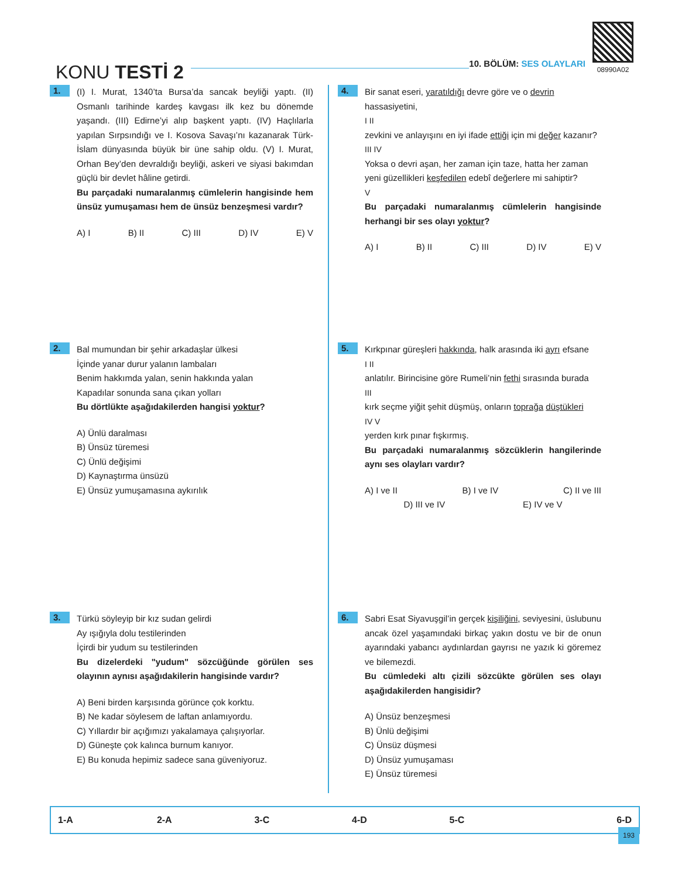KONU TESTİ 2
10. BÖLÜM: SES OLAYLARI
08990A02
1.
(I) I. Murat, 1340’ta Bursa’da sancak beyliği yaptı. (II) Osmanlı tarihinde kardeş kavgası ilk kez bu dönemde yaşandı. (III) Edirne’yi alıp başkent yaptı. (IV) Haçlılarla yapılan Sırpsındığı ve I. Kosova Savaşı’nı kazanarak Türk-İslam dünyasında büyük bir üne sahip oldu. (V) I. Murat, Orhan Bey’den devraldığı beyliği, askeri ve siyasi bakımdan güçlü bir devlet hâline getirdi.
Bu parçadaki numaralanmış cümlelerin hangisinde hem ünsüz yumuşaması hem de ünsüz benzeşmesi vardır?
A) I B) II C) III D) IV E) V
2.
Bal mumundan bir şehir arkadaşlar ülkesi
İçinde yanar durur yalanın lambaları
Benim hakkımda yalan, senin hakkında yalan
Kapadılar sonunda sana çıkan yolları
Bu dörtlükte aşağıdakilerden hangisi yoktur?
A) Ünlü daralması
B) Ünsüz türemesi
C) Ünlü değişimi
D) Kaynaştırma ünsüzü
E) Ünsüz yumuşamasına aykırılık
3.
Türkü söyleyip bir kız sudan gelirdi
Ay ışığıyla dolu testilerinden
İçirdi bir yudum su testilerinden
Bu dizelerdeki "yudum" sözcüğünde görülen ses olayının aynısı aşağıdakilerin hangisinde vardır?
A) Beni birden karşısında görünce çok korktu.
B) Ne kadar söylesem de laftan anlamıyordu.
C) Yıllardır bir açığımızı yakalamaya çalışıyorlar.
D) Güneşte çok kalınca burnum kanıyor.
E) Bu konuda hepimiz sadece sana güveniyoruz.
4.
Bir sanat eseri, yaratıldığı devre göre ve o devrin hassasiyetini,
I II
zevkini ve anlayışını en iyi ifade ettiği için mi değer kazanır?
III IV
Yoksa o devri aşan, her zaman için taze, hatta her zaman yeni güzellikleri keşfedilen edebî değerlere mi sahiptir?
V
Bu parçadaki numaralanmış cümlelerin hangisinde herhangi bir ses olayı yoktur?
A) I B) II C) III D) IV E) V
5.
Kırkpınar güreşleri hakkında, halk arasında iki ayrı efsane
I II
anlatılır. Birincisine göre Rumeli’nin fethi sırasında burada
III
kırk seçme yiğit şehit düşmüş, onların toprağa düştükleri
IV V
yerden kırk pınar fışkırmış.
Bu parçadaki numaralanmış sözcüklerin hangilerinde aynı ses olayları vardır?
A) I ve II B) I ve IV C) II ve III
D) III ve IV E) IV ve V
6.
Sabri Esat Siyavuşgil’in gerçek kişiliğini, seviyesini, üslubunu ancak özel yaşamındaki birkaç yakın dostu ve bir de onun ayarındaki yabancı aydınlardan gayrısı ne yazık ki göremez ve bilemezdi.
Bu cümledeki altı çizili sözcükte görülen ses olayı aşağıdakilerden hangisidir?
A) Ünsüz benzeşmesi
B) Ünlü değişimi
C) Ünsüz düşmesi
D) Ünsüz yumuşaması
E) Ünsüz türemesi
| 1-A | 2-A | 3-C | 4-D | 5-C | 6-D |
193